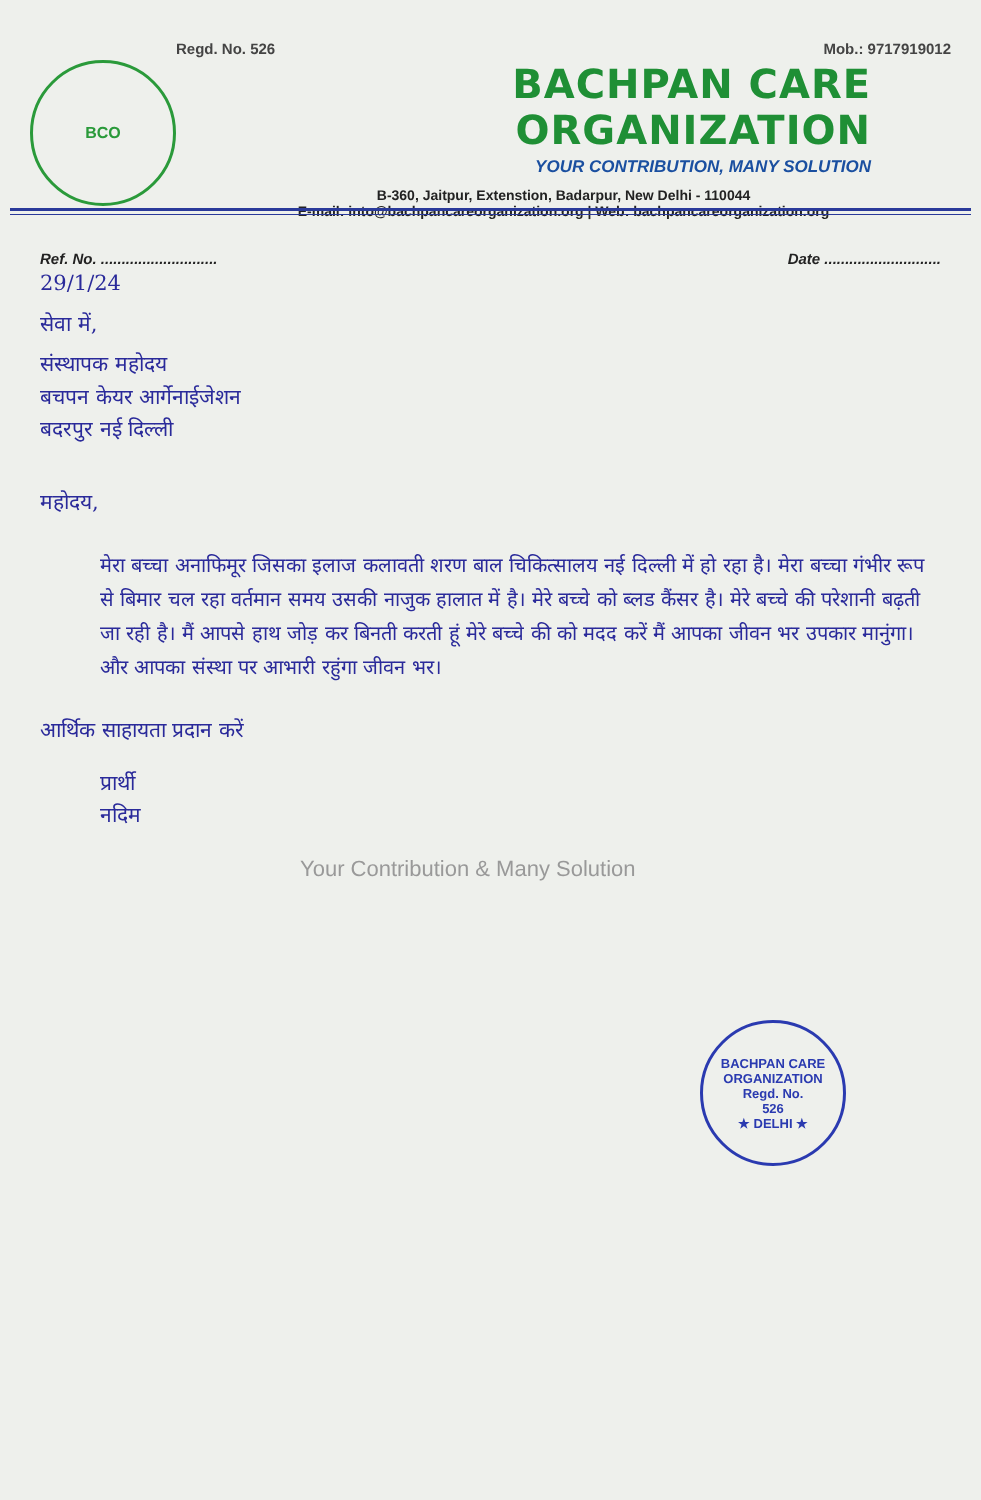BCO
Regd. No. 526 Mob.: 9717919012
BACHPAN CARE ORGANIZATION
YOUR CONTRIBUTION, MANY SOLUTION
B-360, Jaitpur, Extenstion, Badarpur, New Delhi - 110044
E-mail: into@bachpancareorganization.org | Web: bachpancareorganization.org
Ref. No. ............................ Date ............................
29/1/24
सेवा में,
संस्थापक महोदय
बचपन केयर आर्गेनाईजेशन
बदरपुर नई दिल्ली
महोदय,
मेरा बच्चा अनाफिमूर जिसका इलाज कलावती शरण बाल चिकित्सालय नई दिल्ली में हो रहा है। मेरा बच्चा गंभीर रूप से बिमार चल रहा वर्तमान समय उसकी नाजुक हालात में है। मेरे बच्चे को ब्लड कैंसर है। मेरे बच्चे की परेशानी बढ़ती जा रही है। मैं आपसे हाथ जोड़ कर बिनती करती हूं मेरे बच्चे की को मदद करें मैं आपका जीवन भर उपकार मानुंगा। और आपका संस्था पर आभारी रहुंगा जीवन भर।
आर्थिक साहायता प्रदान करें
प्रार्थी
नदिम
Your Contribution & Many Solution
BACHPAN CARE ORGANIZATION
Regd. No.
526
★ DELHI ★